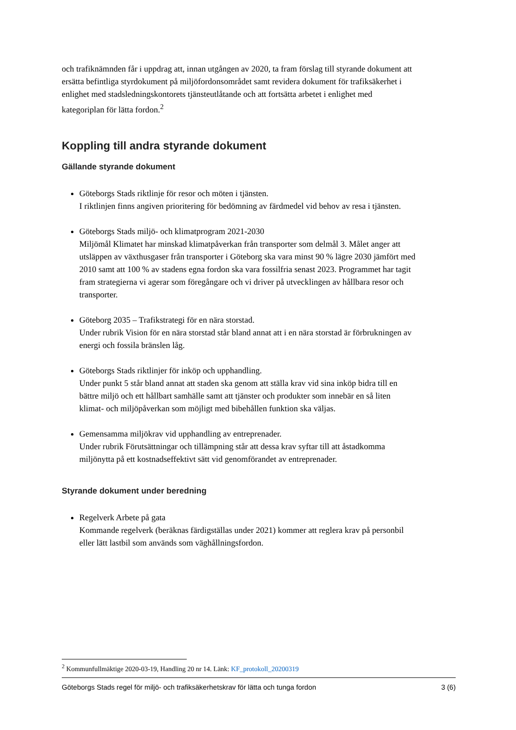och trafiknämnden får i uppdrag att, innan utgången av 2020, ta fram förslag till styrande dokument att ersätta befintliga styrdokument på miljöfordonsområdet samt revidera dokument för trafiksäkerhet i enlighet med stadsledningskontorets tjänsteutlåtande och att fortsätta arbetet i enlighet med kategoriplan för lätta fordon.<sup>2</sup>
Koppling till andra styrande dokument
Gällande styrande dokument
Göteborgs Stads riktlinje för resor och möten i tjänsten.
I riktlinjen finns angiven prioritering för bedömning av färdmedel vid behov av resa i tjänsten.
Göteborgs Stads miljö- och klimatprogram 2021-2030
Miljömål Klimatet har minskad klimatpåverkan från transporter som delmål 3. Målet anger att utsläppen av växthusgaser från transporter i Göteborg ska vara minst 90 % lägre 2030 jämfört med 2010 samt att 100 % av stadens egna fordon ska vara fossilfria senast 2023. Programmet har tagit fram strategierna vi agerar som föregångare och vi driver på utvecklingen av hållbara resor och transporter.
Göteborg 2035 – Trafikstrategi för en nära storstad.
Under rubrik Vision för en nära storstad står bland annat att i en nära storstad är förbrukningen av energi och fossila bränslen låg.
Göteborgs Stads riktlinjer för inköp och upphandling.
Under punkt 5 står bland annat att staden ska genom att ställa krav vid sina inköp bidra till en bättre miljö och ett hållbart samhälle samt att tjänster och produkter som innebär en så liten klimat- och miljöpåverkan som möjligt med bibehållen funktion ska väljas.
Gemensamma miljökrav vid upphandling av entreprenader.
Under rubrik Förutsättningar och tillämpning står att dessa krav syftar till att åstadkomma miljönytta på ett kostnadseffektivt sätt vid genomförandet av entreprenader.
Styrande dokument under beredning
Regelverk Arbete på gata
Kommande regelverk (beräknas färdigställas under 2021) kommer att reglera krav på personbil eller lätt lastbil som används som väghållningsfordon.
<sup>2</sup> Kommunfullmäktige 2020-03-19, Handling 20 nr 14. Länk: KF_protokoll_20200319
Göteborgs Stads regel för miljö- och trafiksäkerhetskrav för lätta och tunga fordon 3 (6)